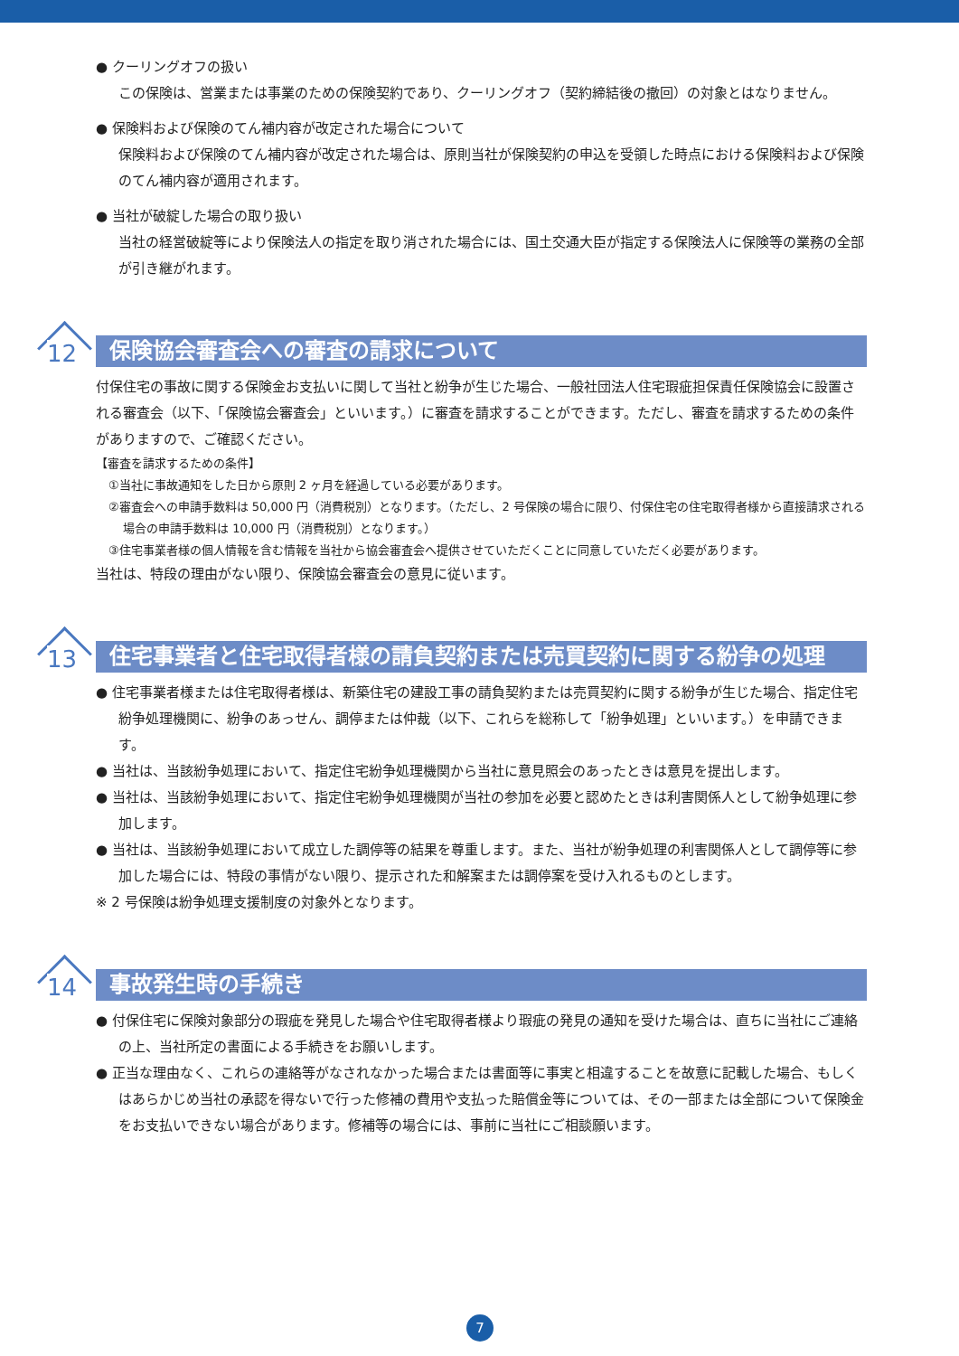● クーリングオフの扱い
この保険は、営業または事業のための保険契約であり、クーリングオフ（契約締結後の撤回）の対象とはなりません。
● 保険料および保険のてん補内容が改定された場合について
保険料および保険のてん補内容が改定された場合は、原則当社が保険契約の申込を受領した時点における保険料および保険のてん補内容が適用されます。
● 当社が破綻した場合の取り扱い
当社の経営破綻等により保険法人の指定を取り消された場合には、国土交通大臣が指定する保険法人に保険等の業務の全部が引き継がれます。
12
保険協会審査会への審査の請求について
付保住宅の事故に関する保険金お支払いに関して当社と紛争が生じた場合、一般社団法人住宅瑕疵担保責任保険協会に設置される審査会（以下、「保険協会審査会」といいます。）に審査を請求することができます。ただし、審査を請求するための条件がありますので、ご確認ください。
【審査を請求するための条件】
①当社に事故通知をした日から原則 2 ヶ月を経過している必要があります。
②審査会への申請手数料は 50,000 円（消費税別）となります。（ただし、2 号保険の場合に限り、付保住宅の住宅取得者様から直接請求される場合の申請手数料は 10,000 円（消費税別）となります。）
③住宅事業者様の個人情報を含む情報を当社から協会審査会へ提供させていただくことに同意していただく必要があります。
当社は、特段の理由がない限り、保険協会審査会の意見に従います。
13
住宅事業者と住宅取得者様の請負契約または売買契約に関する紛争の処理
● 住宅事業者様または住宅取得者様は、新築住宅の建設工事の請負契約または売買契約に関する紛争が生じた場合、指定住宅紛争処理機関に、紛争のあっせん、調停または仲裁（以下、これらを総称して「紛争処理」といいます。）を申請できます。
● 当社は、当該紛争処理において、指定住宅紛争処理機関から当社に意見照会のあったときは意見を提出します。
● 当社は、当該紛争処理において、指定住宅紛争処理機関が当社の参加を必要と認めたときは利害関係人として紛争処理に参加します。
● 当社は、当該紛争処理において成立した調停等の結果を尊重します。また、当社が紛争処理の利害関係人として調停等に参加した場合には、特段の事情がない限り、提示された和解案または調停案を受け入れるものとします。
※ 2 号保険は紛争処理支援制度の対象外となります。
14
事故発生時の手続き
● 付保住宅に保険対象部分の瑕疵を発見した場合や住宅取得者様より瑕疵の発見の通知を受けた場合は、直ちに当社にご連絡の上、当社所定の書面による手続きをお願いします。
● 正当な理由なく、これらの連絡等がなされなかった場合または書面等に事実と相違することを故意に記載した場合、もしくはあらかじめ当社の承認を得ないで行った修補の費用や支払った賠償金等については、その一部または全部について保険金をお支払いできない場合があります。修補等の場合には、事前に当社にご相談願います。
7